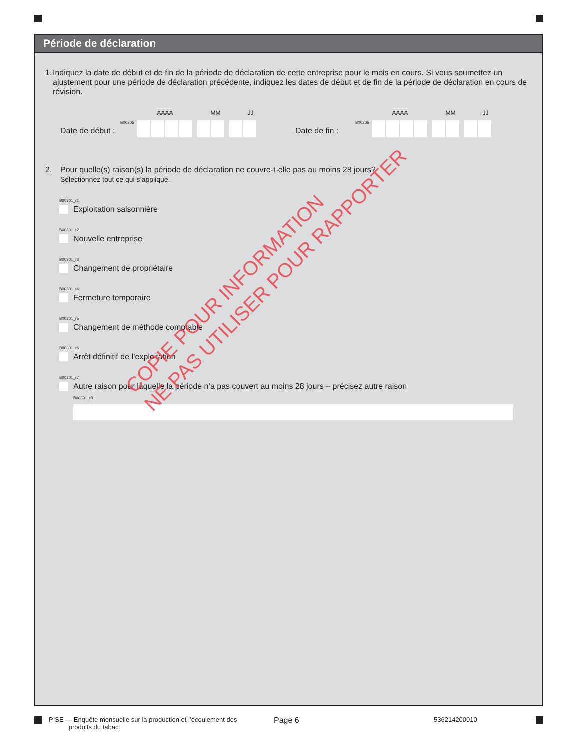Période de déclaration
1. Indiquez la date de début et de fin de la période de déclaration de cette entreprise pour le mois en cours. Si vous soumettez un ajustement pour une période de déclaration précédente, indiquez les dates de début et de fin de la période de déclaration en cours de révision.
Date de début :
B00205
AAAA MM JJ
Date de fin :
B00205
AAAA MM JJ
2. Pour quelle(s) raison(s) la période de déclaration ne couvre-t-elle pas au moins 28 jours?
Sélectionnez tout ce qui s’applique.
B00301_r1
Exploitation saisonnière
B00301_r2
Nouvelle entreprise
B00301_r3
Changement de propriétaire
B00301_r4
Fermeture temporaire
B00301_r5
Changement de méthode comptable
B00301_r6
Arrêt définitif de l’exploitation
B00301_r7
Autre raison pour laquelle la période n’a pas couvert au moins 28 jours – précisez autre raison
B00301_r8
COPIE POUR INFORMATION
NE PAS UTILISER POUR RAPPORTER
PISE — Enquête mensuelle sur la production et l’écoulement des
produits du tabac
Page 6
536214200010